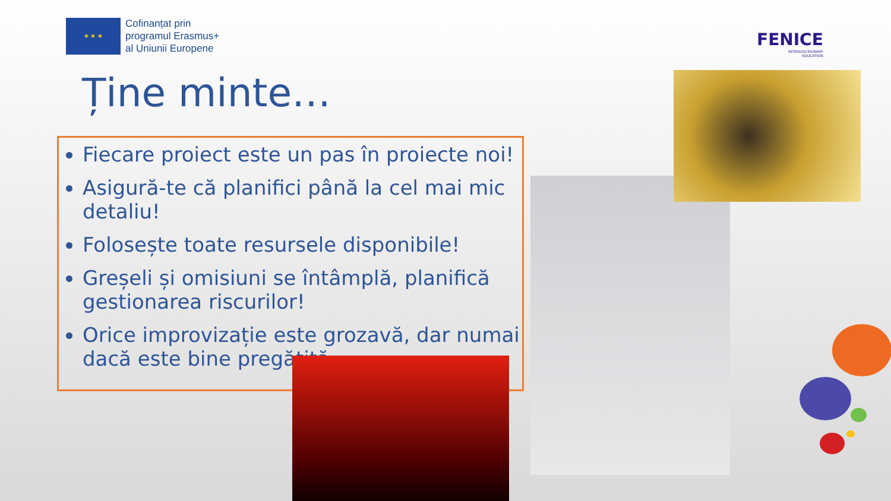★ ★ ★
Cofinanțat prin
programul Erasmus+
al Uniunii Europene
FENICE
INTERDISCIPLINARY
EDUCATION
Ține minte…
Fiecare proiect este un pas în proiecte noi!
Asigură-te că planifici până la cel mai mic detaliu!
Folosește toate resursele disponibile!
Greșeli și omisiuni se întâmplă, planifică gestionarea riscurilor!
Orice improvizație este grozavă, dar numai dacă este bine pregătită